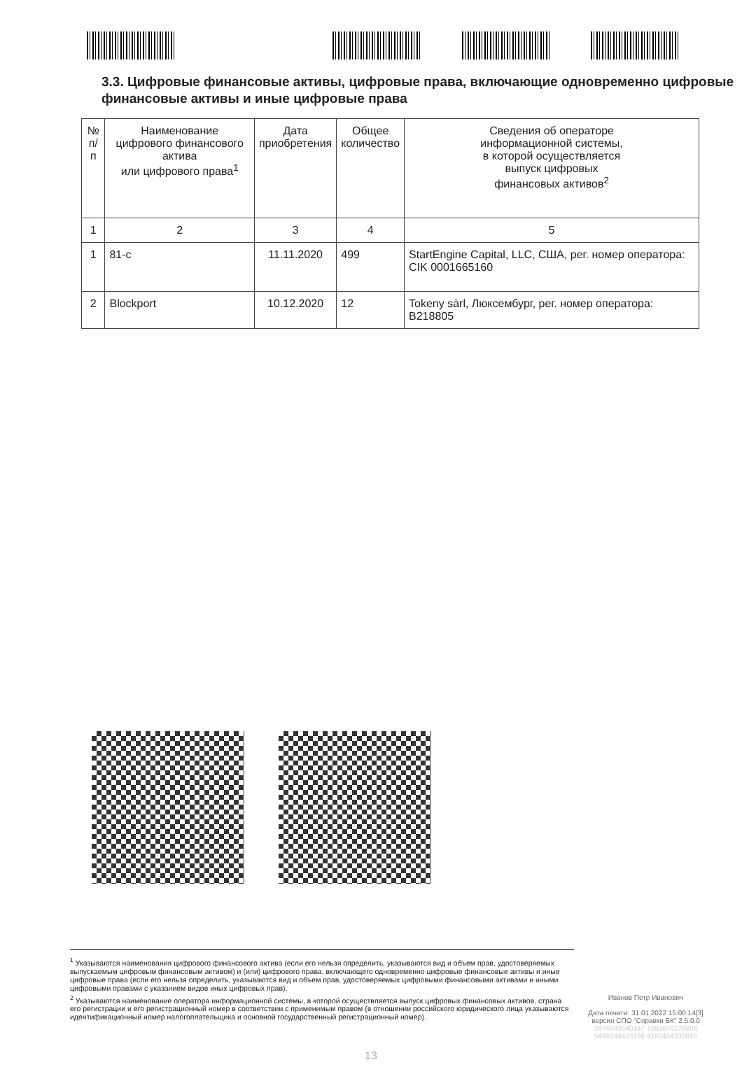3.3. Цифровые финансовые активы, цифровые права, включающие одновременно цифровые финансовые активы и иные цифровые права
| № п/п | Наименование цифрового финансового актива или цифрового права<sup>1</sup> | Дата приобретения | Общее количество | Сведения об операторе информационной системы, в которой осуществляется выпуск цифровых финансовых активов<sup>2</sup> |
| --- | --- | --- | --- | --- |
| 1 | 2 | 3 | 4 | 5 |
| 1 | 81-с | 11.11.2020 | 499 | StartEngine Capital, LLC, США, рег. номер оператора: CIK 0001665160 |
| 2 | Blockport | 10.12.2020 | 12 | Tokeny sàrl, Люксембург, рег. номер оператора: B218805 |
<sup>1</sup> Указываются наименования цифрового финансового актива (если его нельзя определить, указываются вид и объем прав, удостоверяемых выпускаемым цифровым финансовым активом) и (или) цифрового права, включающего одновременно цифровые финансовые активы и иные цифровые права (если его нельзя определить, указываются вид и объем прав, удостоверяемых цифровыми финансовыми активами и иными цифровыми правами с указанием видов иных цифровых прав).
<sup>2</sup> Указываются наименование оператора информационной системы, в которой осуществляется выпуск цифровых финансовых активов, страна его регистрации и его регистрационный номер в соответствии с применимым правом (в отношении российского юридического лица указываются идентификационный номер налогоплательщика и основной государственный регистрационный номер).
Иванов Петр Иванович
Дата печати: 31.01.2022 15:00:14[3]
версия СПО "Справки БК" 2.5.0.0
2876543540147 1383879276806
5499144423168 4100454330015
13